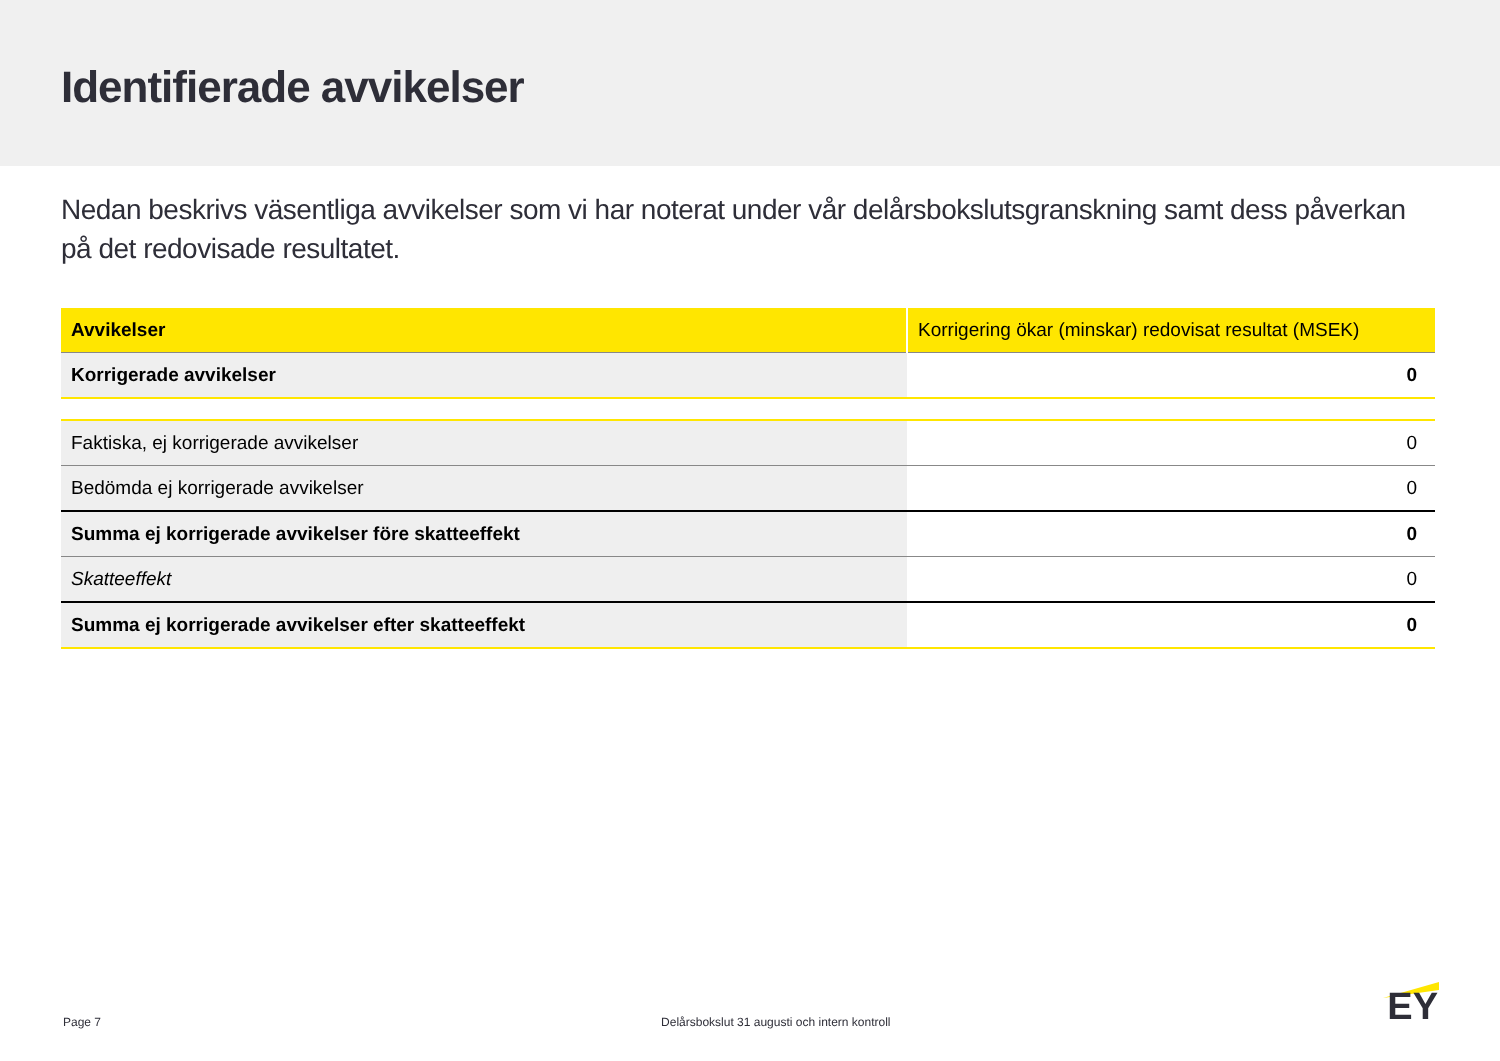Identifierade avvikelser
Nedan beskrivs väsentliga avvikelser som vi har noterat under vår delårsbokslutsgranskning samt dess påverkan på det redovisade resultatet.
| Avvikelser | Korrigering ökar (minskar) redovisat resultat (MSEK) |
| --- | --- |
| Korrigerade avvikelser | 0 |
| Faktiska, ej korrigerade avvikelser | 0 |
| Bedömda ej korrigerade avvikelser | 0 |
| Summa ej korrigerade avvikelser före skatteeffekt | 0 |
| Skatteeffekt | 0 |
| Summa ej korrigerade avvikelser efter skatteeffekt | 0 |
Page 7 Delårsbokslut 31 augusti och intern kontroll
EY